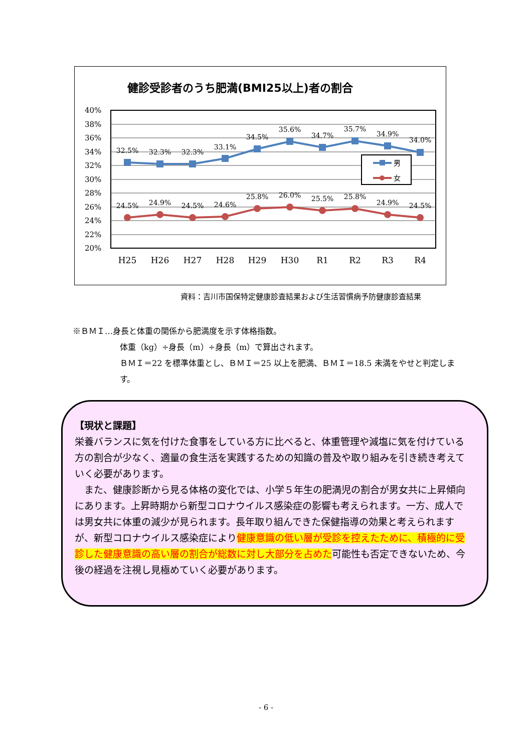健診受診者のうち肥満(BMI25以上)者の割合
40%
38%
36%
34%
32%
30%
28%
26%
24%
22%
20%
32.5%
32.3%
32.3%
33.1%
34.5%
35.6%
34.7%
35.7%
34.9%
34.0%
24.5%
24.9%
24.5%
24.6%
25.8%
26.0%
25.5%
25.8%
24.9%
24.5%
H25
H26
H27
H28
H29
H30
R1
R2
R3
R4
男
女
資料：吉川市国保特定健康診査結果および生活習慣病予防健康診査結果
※ＢＭＩ…身長と体重の関係から肥満度を示す体格指数。
体重（kg）÷身長（m）÷身長（m）で算出されます。
ＢＭＩ＝22 を標準体重とし、ＢＭＩ＝25 以上を肥満、ＢＭＩ＝18.5 未満をやせと判定します。
【現状と課題】
栄養バランスに気を付けた食事をしている方に比べると、体重管理や減塩に気を付けている方の割合が少なく、適量の食生活を実践するための知識の普及や取り組みを引き続き考えていく必要があります。
　また、健康診断から見る体格の変化では、小学５年生の肥満児の割合が男女共に上昇傾向にあります。上昇時期から新型コロナウイルス感染症の影響も考えられます。一方、成人では男女共に体重の減少が見られます。長年取り組んできた保健指導の効果と考えられますが、新型コロナウイルス感染症により健康意識の低い層が受診を控えたために、積極的に受診した健康意識の高い層の割合が総数に対し大部分を占めた可能性も否定できないため、今後の経過を注視し見極めていく必要があります。
- 6 -